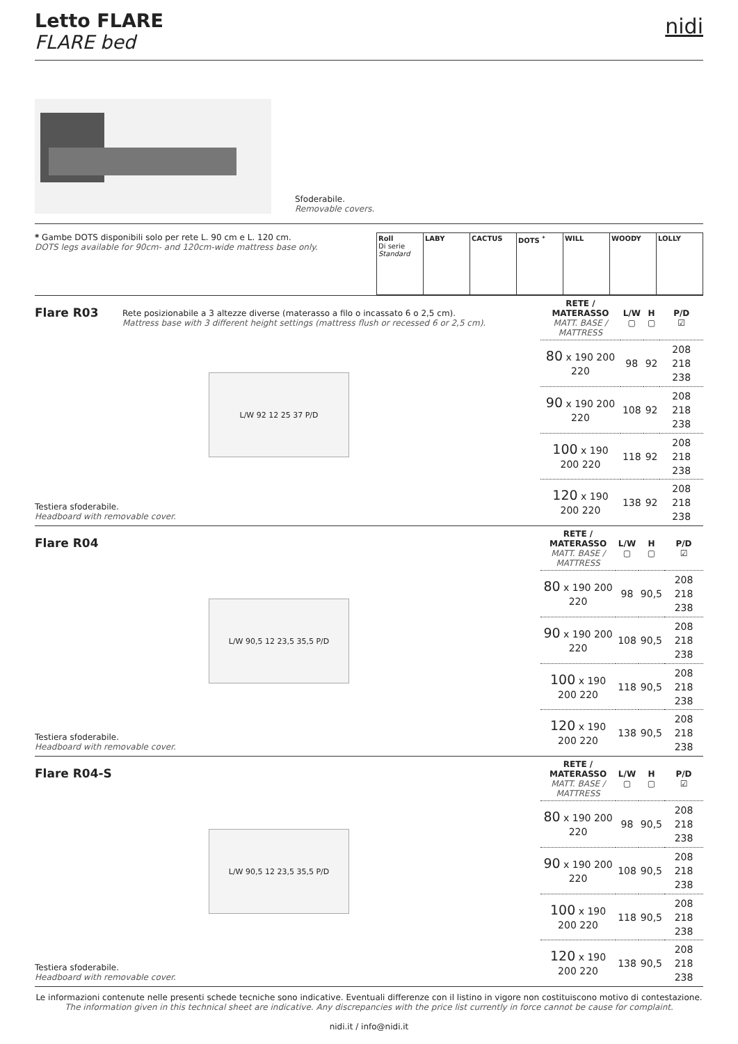Letto FLARE
FLARE bed
nidi
Sfoderabile.
Removable covers.
* Gambe DOTS disponibili solo per rete L. 90 cm e L. 120 cm.
DOTS legs available for 90cm- and 120cm-wide mattress base only.
| Roll Di serie Standard | LABY | CACTUS | DOTS <sup>*</sup> | WILL | WOODY | LOLLY |
Flare R03
Rete posizionabile a 3 altezze diverse (materasso a filo o incassato 6 o 2,5 cm).
Mattress base with 3 different height settings (mattress flush or recessed 6 or 2,5 cm).
L/W 92 12 25 37 P/D
Testiera sfoderabile.
Headboard with removable cover.
| RETE / MATERASSO MATT. BASE / MATTRESS | L/W ▢ | H ▢ | P/D ☑ |
| --- | --- | --- | --- |
| 80 x 190 200 220 | 98 | 92 | 208 218 238 |
| 90 x 190 200 220 | 108 | 92 | 208 218 238 |
| 100 x 190 200 220 | 118 | 92 | 208 218 238 |
| 120 x 190 200 220 | 138 | 92 | 208 218 238 |
Flare R04
L/W 90,5 12 23,5 35,5 P/D
Testiera sfoderabile.
Headboard with removable cover.
| RETE / MATERASSO MATT. BASE / MATTRESS | L/W ▢ | H ▢ | P/D ☑ |
| --- | --- | --- | --- |
| 80 x 190 200 220 | 98 | 90,5 | 208 218 238 |
| 90 x 190 200 220 | 108 | 90,5 | 208 218 238 |
| 100 x 190 200 220 | 118 | 90,5 | 208 218 238 |
| 120 x 190 200 220 | 138 | 90,5 | 208 218 238 |
Flare R04-S
L/W 90,5 12 23,5 35,5 P/D
Testiera sfoderabile.
Headboard with removable cover.
| RETE / MATERASSO MATT. BASE / MATTRESS | L/W ▢ | H ▢ | P/D ☑ |
| --- | --- | --- | --- |
| 80 x 190 200 220 | 98 | 90,5 | 208 218 238 |
| 90 x 190 200 220 | 108 | 90,5 | 208 218 238 |
| 100 x 190 200 220 | 118 | 90,5 | 208 218 238 |
| 120 x 190 200 220 | 138 | 90,5 | 208 218 238 |
Le informazioni contenute nelle presenti schede tecniche sono indicative. Eventuali differenze con il listino in vigore non costituiscono motivo di contestazione.
The information given in this technical sheet are indicative. Any discrepancies with the price list currently in force cannot be cause for complaint.
nidi.it / info@nidi.it